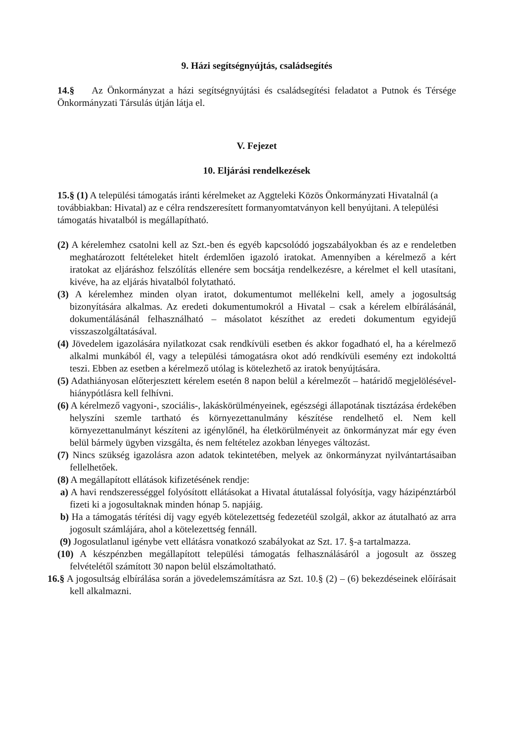9. Házi segítségnyújtás, családsegítés
14.§ Az Önkormányzat a házi segítségnyújtási és családsegítési feladatot a Putnok és Térsége Önkormányzati Társulás útján látja el.
V. Fejezet
10. Eljárási rendelkezések
15.§ (1) A települési támogatás iránti kérelmeket az Aggteleki Közös Önkormányzati Hivatalnál (a továbbiakban: Hivatal) az e célra rendszeresített formanyomtatványon kell benyújtani. A települési támogatás hivatalból is megállapítható.
(2) A kérelemhez csatolni kell az Szt.-ben és egyéb kapcsolódó jogszabályokban és az e rendeletben meghatározott feltételeket hitelt érdemlően igazoló iratokat. Amennyiben a kérelmező a kért iratokat az eljáráshoz felszólítás ellenére sem bocsátja rendelkezésre, a kérelmet el kell utasítani, kivéve, ha az eljárás hivatalból folytatható.
(3) A kérelemhez minden olyan iratot, dokumentumot mellékelni kell, amely a jogosultság bizonyítására alkalmas. Az eredeti dokumentumokról a Hivatal – csak a kérelem elbírálásánál, dokumentálásánál felhasználható – másolatot készíthet az eredeti dokumentum egyidejű visszaszolgáltatásával.
(4) Jövedelem igazolására nyilatkozat csak rendkívüli esetben és akkor fogadható el, ha a kérelmező alkalmi munkából él, vagy a települési támogatásra okot adó rendkívüli esemény ezt indokolttá teszi. Ebben az esetben a kérelmező utólag is kötelezhető az iratok benyújtására.
(5) Adathiányosan előterjesztett kérelem esetén 8 napon belül a kérelmezőt – határidő megjelölésével- hiánypótlásra kell felhívni.
(6) A kérelmező vagyoni-, szociális-, lakáskörülményeinek, egészségi állapotának tisztázása érdekében helyszíni szemle tartható és környezettanulmány készítése rendelhető el. Nem kell környezettanulmányt készíteni az igénylőnél, ha életkörülményeit az önkormányzat már egy éven belül bármely ügyben vizsgálta, és nem feltételez azokban lényeges változást.
(7) Nincs szükség igazolásra azon adatok tekintetében, melyek az önkormányzat nyilvántartásaiban fellelhetőek.
(8) A megállapított ellátások kifizetésének rendje:
a) A havi rendszerességgel folyósított ellátásokat a Hivatal átutalással folyósítja, vagy házipénztárból fizeti ki a jogosultaknak minden hónap 5. napjáig.
b) Ha a támogatás térítési díj vagy egyéb kötelezettség fedezetéül szolgál, akkor az átutalható az arra jogosult számlájára, ahol a kötelezettség fennáll.
(9) Jogosulatlanul igénybe vett ellátásra vonatkozó szabályokat az Szt. 17. §-a tartalmazza.
(10) A készpénzben megállapított települési támogatás felhasználásáról a jogosult az összeg felvételétől számított 30 napon belül elszámoltatható.
16.§ A jogosultság elbírálása során a jövedelemszámításra az Szt. 10.§ (2) – (6) bekezdéseinek előírásait kell alkalmazni.